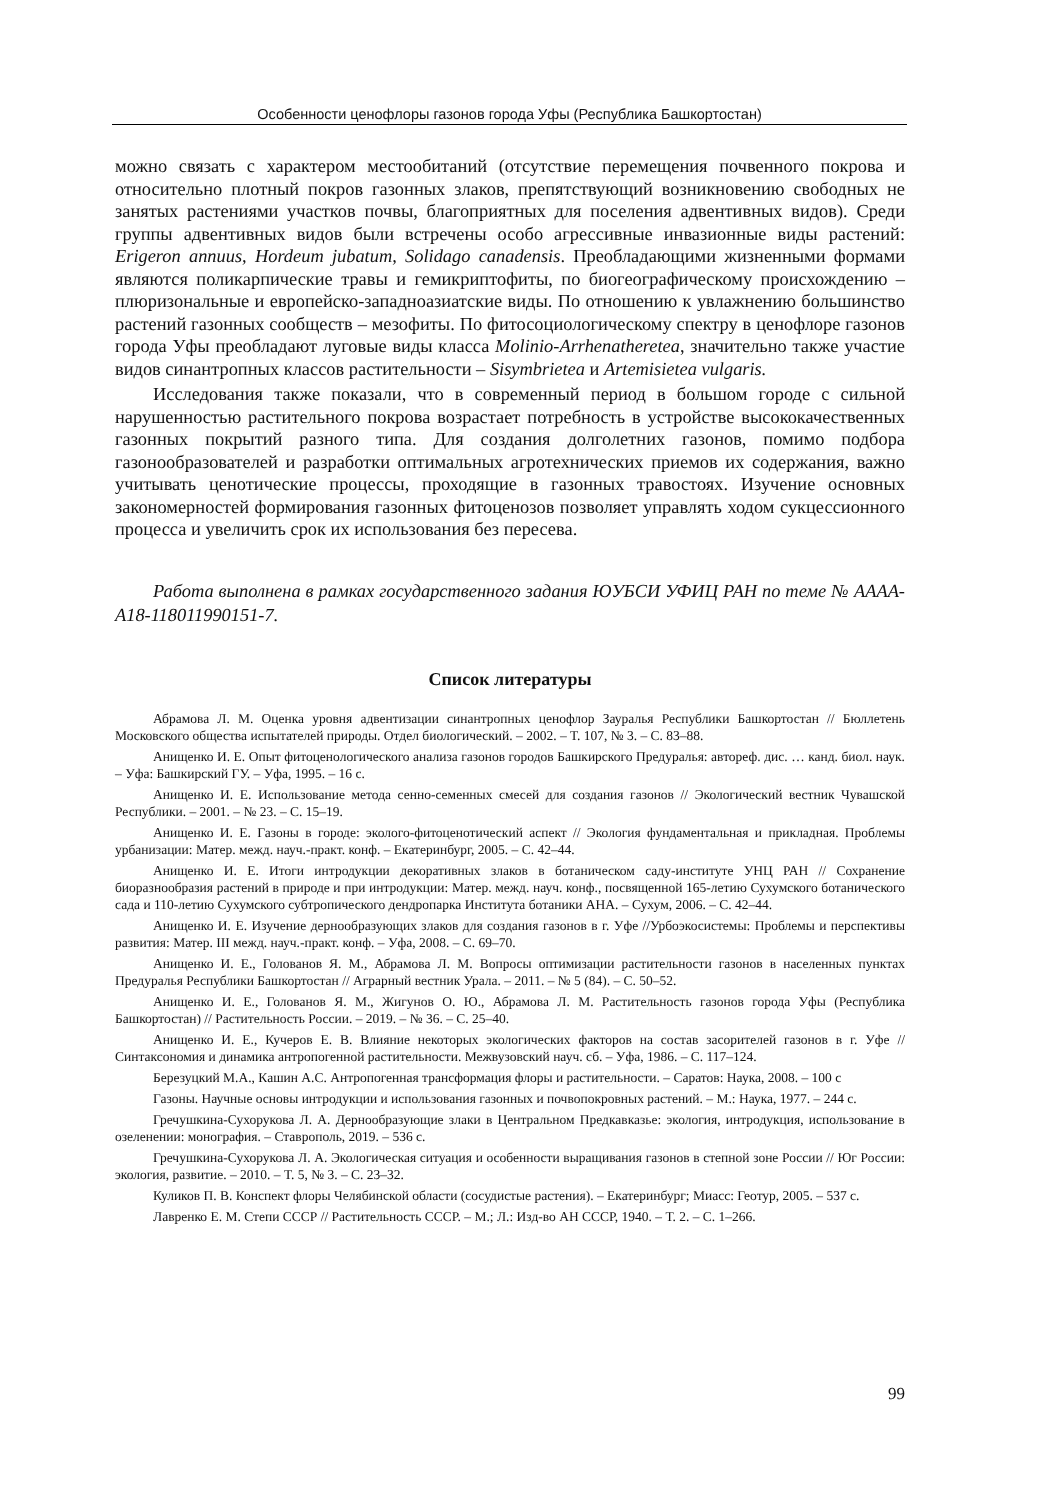Особенности ценофлоры газонов города Уфы (Республика Башкортостан)
можно связать с характером местообитаний (отсутствие перемещения почвенного покрова и относительно плотный покров газонных злаков, препятствующий возникновению свободных не занятых растениями участков почвы, благоприятных для поселения адвентивных видов). Среди группы адвентивных видов были встречены особо агрессивные инвазионные виды растений: Erigeron annuus, Hordeum jubatum, Solidago canadensis. Преобладающими жизненными формами являются поликарпические травы и гемикриптофиты, по биогеографическому происхождению – плюризональные и европейско-западноазиатские виды. По отношению к увлажнению большинство растений газонных сообществ – мезофиты. По фитосоциологическому спектру в ценофлоре газонов города Уфы преобладают луговые виды класса Molinio-Arrhenatheretea, значительно также участие видов синантропных классов растительности – Sisymbrietea и Artemisietea vulgaris.
Исследования также показали, что в современный период в большом городе с сильной нарушенностью растительного покрова возрастает потребность в устройстве высококачественных газонных покрытий разного типа. Для создания долголетних газонов, помимо подбора газонообразователей и разработки оптимальных агротехнических приемов их содержания, важно учитывать ценотические процессы, проходящие в газонных травостоях. Изучение основных закономерностей формирования газонных фитоценозов позволяет управлять ходом сукцессионного процесса и увеличить срок их использования без пересева.
Работа выполнена в рамках государственного задания ЮУБСИ УФИЦ РАН по теме № АААА-А18-118011990151-7.
Список литературы
Абрамова Л. М. Оценка уровня адвентизации синантропных ценофлор Зауралья Республики Башкортостан // Бюллетень Московского общества испытателей природы. Отдел биологический. – 2002. – Т. 107, № 3. – С. 83–88.
Анищенко И. Е. Опыт фитоценологического анализа газонов городов Башкирского Предуралья: автореф. дис. … канд. биол. наук. – Уфа: Башкирский ГУ. – Уфа, 1995. – 16 с.
Анищенко И. Е. Использование метода сенно-семенных смесей для создания газонов // Экологический вестник Чувашской Республики. – 2001. – № 23. – С. 15–19.
Анищенко И. Е. Газоны в городе: эколого-фитоценотический аспект // Экология фундаментальная и прикладная. Проблемы урбанизации: Матер. межд. науч.-практ. конф. – Екатеринбург, 2005. – С. 42–44.
Анищенко И. Е. Итоги интродукции декоративных злаков в ботаническом саду-институте УНЦ РАН // Сохранение биоразнообразия растений в природе и при интродукции: Матер. межд. науч. конф., посвященной 165-летию Сухумского ботанического сада и 110-летию Сухумского субтропического дендропарка Института ботаники АНА. – Сухум, 2006. – С. 42–44.
Анищенко И. Е. Изучение дернообразующих злаков для создания газонов в г. Уфе //Урбоэкосистемы: Проблемы и перспективы развития: Матер. III межд. науч.-практ. конф. – Уфа, 2008. – С. 69–70.
Анищенко И. Е., Голованов Я. М., Абрамова Л. М. Вопросы оптимизации растительности газонов в населенных пунктах Предуралья Республики Башкортостан // Аграрный вестник Урала. – 2011. – № 5 (84). – С. 50–52.
Анищенко И. Е., Голованов Я. М., Жигунов О. Ю., Абрамова Л. М. Растительность газонов города Уфы (Республика Башкортостан) // Растительность России. – 2019. – № 36. – С. 25–40.
Анищенко И. Е., Кучеров Е. В. Влияние некоторых экологических факторов на состав засорителей газонов в г. Уфе // Синтаксономия и динамика антропогенной растительности. Межвузовский науч. сб. – Уфа, 1986. – С. 117–124.
Березуцкий М.А., Кашин А.С. Антропогенная трансформация флоры и растительности. – Саратов: Наука, 2008. – 100 с
Газоны. Научные основы интродукции и использования газонных и почвопокровных растений. – М.: Наука, 1977. – 244 с.
Гречушкина-Сухорукова Л. А. Дернообразующие злаки в Центральном Предкавказье: экология, интродукция, использование в озеленении: монография. – Ставрополь, 2019. – 536 с.
Гречушкина-Сухорукова Л. А. Экологическая ситуация и особенности выращивания газонов в степной зоне России // Юг России: экология, развитие. – 2010. – Т. 5, № 3. – С. 23–32.
Куликов П. В. Конспект флоры Челябинской области (сосудистые растения). – Екатеринбург; Миасс: Геотур, 2005. – 537 с.
Лавренко Е. М. Степи СССР // Растительность СССР. – М.; Л.: Изд-во АН СССР, 1940. – Т. 2. – С. 1–266.
99